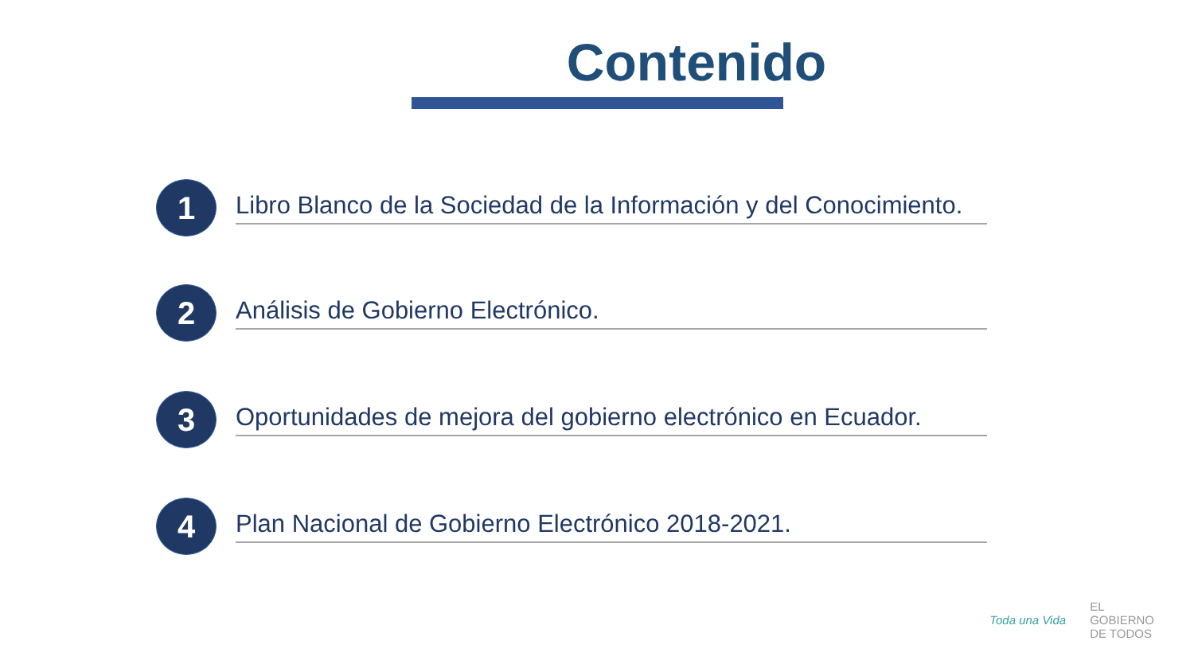Contenido
1
Libro Blanco de la Sociedad de la Información y del Conocimiento.
2
Análisis de Gobierno Electrónico.
3
Oportunidades de mejora del gobierno electrónico en Ecuador.
4
Plan Nacional de Gobierno Electrónico 2018-2021.
Toda una Vida
EL
GOBIERNO
DE TODOS